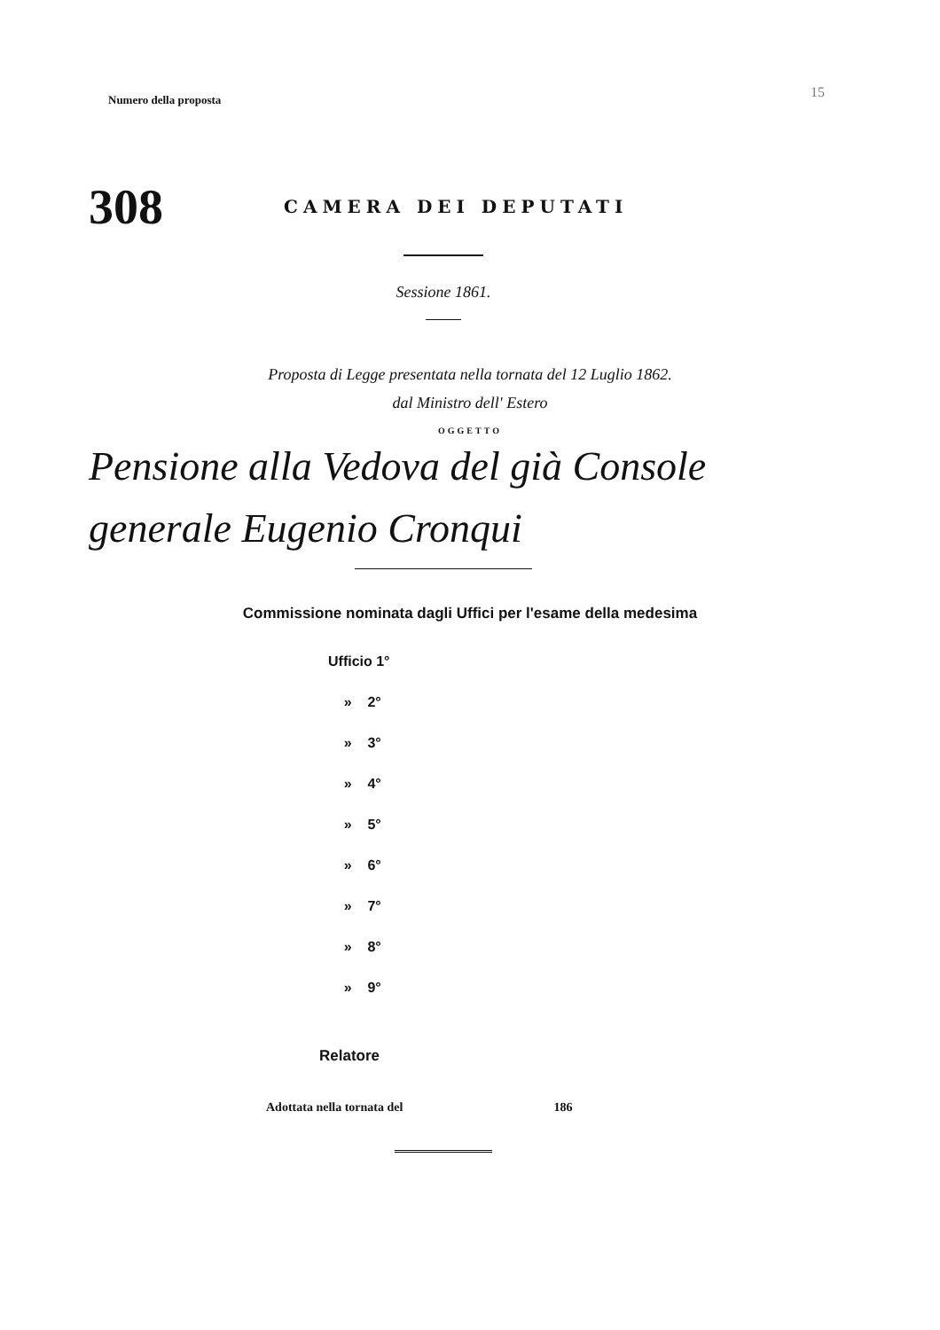Numero della proposta
15
308
CAMERA DEI DEPUTATI
Sessione 1861.
Proposta di Legge presentata nella tornata del 12 Luglio 1862.
dal Ministro dell' Estero
OGGETTO
Pensione alla Vedova del già Console
generale Eugenio Cronqui
Commissione nominata dagli Uffici per l'esame della medesima
Ufficio 1°
» 2°
» 3°
» 4°
» 5°
» 6°
» 7°
» 8°
» 9°
Relatore
Adottata nella tornata del 186